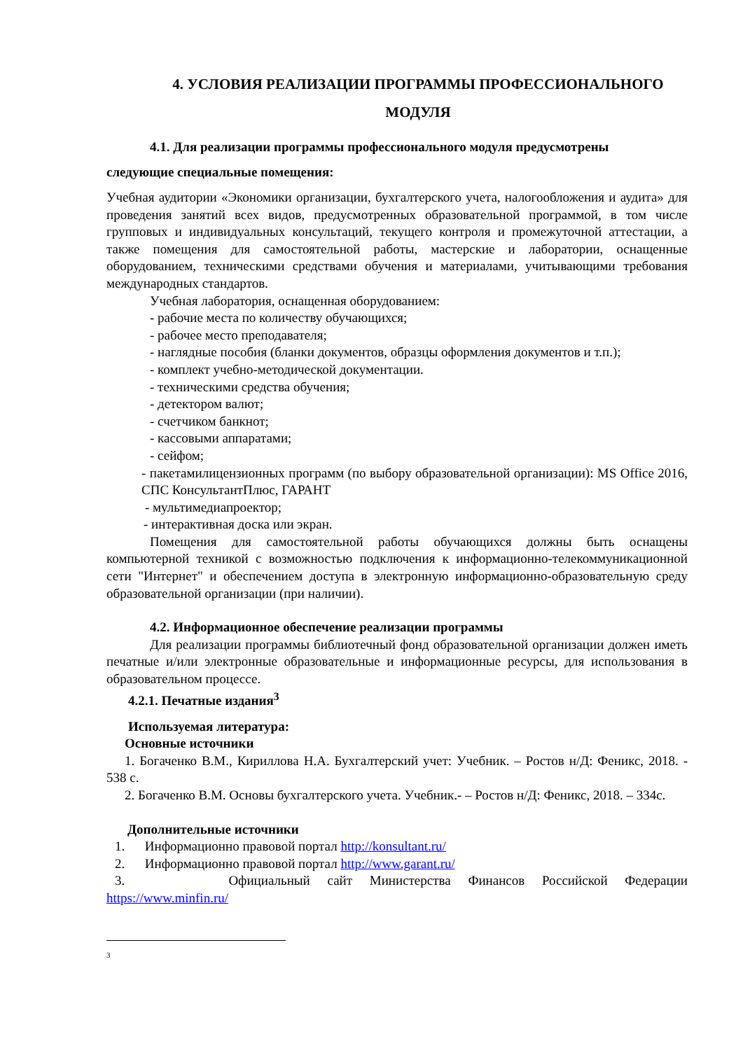4. УСЛОВИЯ РЕАЛИЗАЦИИ ПРОГРАММЫ ПРОФЕССИОНАЛЬНОГО МОДУЛЯ
4.1. Для реализации программы профессионального модуля предусмотрены
следующие специальные помещения:
Учебная аудитории «Экономики организации, бухгалтерского учета, налогообложения и аудита» для проведения занятий всех видов, предусмотренных образовательной программой, в том числе групповых и индивидуальных консультаций, текущего контроля и промежуточной аттестации, а также помещения для самостоятельной работы, мастерские и лаборатории, оснащенные оборудованием, техническими средствами обучения и материалами, учитывающими требования международных стандартов.
Учебная лаборатория, оснащенная оборудованием:
- рабочие места по количеству обучающихся;
- рабочее место преподавателя;
- наглядные пособия (бланки документов, образцы оформления документов и т.п.);
- комплект учебно-методической документации.
- техническими средства обучения;
- детектором валют;
- счетчиком банкнот;
- кассовыми аппаратами;
- сейфом;
- пакетамилицензионных программ (по выбору образовательной организации): MS Office 2016, СПС КонсультантПлюс, ГАРАНТ
- мультимедиапроектор;
- интерактивная доска или экран.
Помещения для самостоятельной работы обучающихся должны быть оснащены компьютерной техникой с возможностью подключения к информационно-телекоммуникационной сети "Интернет" и обеспечением доступа в электронную информационно-образовательную среду образовательной организации (при наличии).
4.2. Информационное обеспечение реализации программы
Для реализации программы библиотечный фонд образовательной организации должен иметь печатные и/или электронные образовательные и информационные ресурсы, для использования в образовательном процессе.
4.2.1. Печатные издания<sup>3</sup>
Используемая литература:
Основные источники
1. Богаченко В.М., Кириллова Н.А. Бухгалтерский учет: Учебник. – Ростов н/Д: Феникс, 2018. - 538 с.
2. Богаченко В.М. Основы бухгалтерского учета. Учебник.- – Ростов н/Д: Феникс, 2018. – 334с.
Дополнительные источники
1. Информационно правовой портал http://konsultant.ru/
2. Информационно правовой портал http://www.garant.ru/
3. Официальный сайт Министерства Финансов Российской Федерации
https://www.minfin.ru/
3